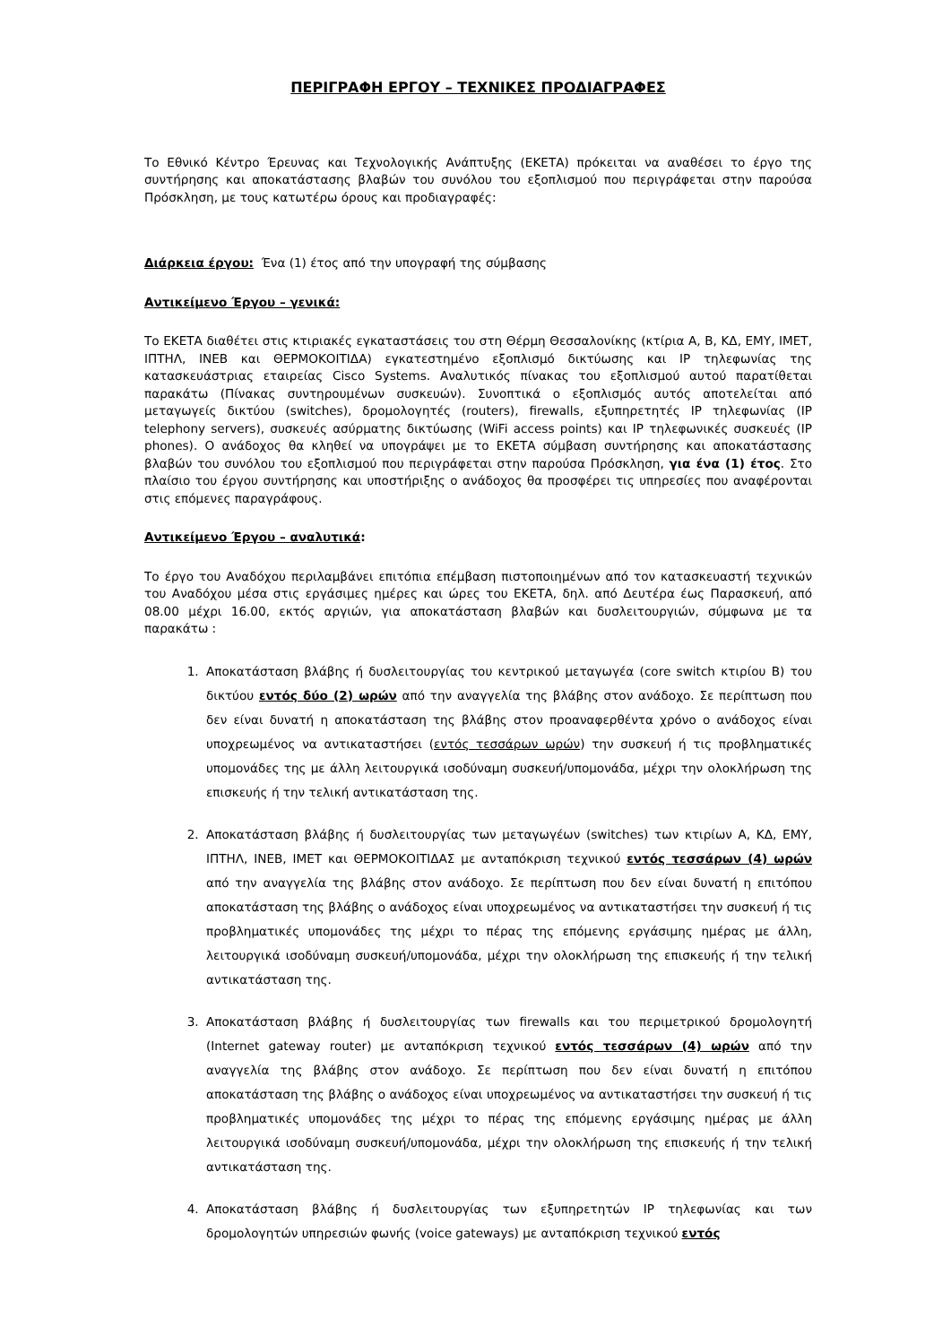ΠΕΡΙΓΡΑΦΗ ΕΡΓΟΥ – ΤΕΧΝΙΚΕΣ ΠΡΟΔΙΑΓΡΑΦΕΣ
Το Εθνικό Κέντρο Έρευνας και Τεχνολογικής Ανάπτυξης (ΕΚΕΤΑ) πρόκειται να αναθέσει το έργο της συντήρησης και αποκατάστασης βλαβών του συνόλου του εξοπλισμού που περιγράφεται στην παρούσα Πρόσκληση, με τους κατωτέρω όρους και προδιαγραφές:
Διάρκεια έργου: Ένα (1) έτος από την υπογραφή της σύμβασης
Αντικείμενο Έργου – γενικά:
Το ΕΚΕΤΑ διαθέτει στις κτιριακές εγκαταστάσεις του στη Θέρμη Θεσσαλονίκης (κτίρια Α, Β, ΚΔ, ΕΜΥ, ΙΜΕΤ, ΙΠΤΗΛ, ΙΝΕΒ και ΘΕΡΜΟΚΟΙΤΙΔΑ) εγκατεστημένο εξοπλισμό δικτύωσης και IP τηλεφωνίας της κατασκευάστριας εταιρείας Cisco Systems. Αναλυτικός πίνακας του εξοπλισμού αυτού παρατίθεται παρακάτω (Πίνακας συντηρουμένων συσκευών). Συνοπτικά ο εξοπλισμός αυτός αποτελείται από μεταγωγείς δικτύου (switches), δρομολογητές (routers), firewalls, εξυπηρετητές IP τηλεφωνίας (IP telephony servers), συσκευές ασύρματης δικτύωσης (WiFi access points) και IP τηλεφωνικές συσκευές (IP phones). Ο ανάδοχος θα κληθεί να υπογράψει με το ΕΚΕΤΑ σύμβαση συντήρησης και αποκατάστασης βλαβών του συνόλου του εξοπλισμού που περιγράφεται στην παρούσα Πρόσκληση, για ένα (1) έτος. Στο πλαίσιο του έργου συντήρησης και υποστήριξης ο ανάδοχος θα προσφέρει τις υπηρεσίες που αναφέρονται στις επόμενες παραγράφους.
Αντικείμενο Έργου – αναλυτικά:
Το έργο του Αναδόχου περιλαμβάνει επιτόπια επέμβαση πιστοποιημένων από τον κατασκευαστή τεχνικών του Αναδόχου μέσα στις εργάσιμες ημέρες και ώρες του ΕΚΕΤΑ, δηλ. από Δευτέρα έως Παρασκευή, από 08.00 μέχρι 16.00, εκτός αργιών, για αποκατάσταση βλαβών και δυσλειτουργιών, σύμφωνα με τα παρακάτω :
1. Αποκατάσταση βλάβης ή δυσλειτουργίας του κεντρικού μεταγωγέα (core switch κτιρίου Β) του δικτύου εντός δύο (2) ωρών από την αναγγελία της βλάβης στον ανάδοχο. Σε περίπτωση που δεν είναι δυνατή η αποκατάσταση της βλάβης στον προαναφερθέντα χρόνο ο ανάδοχος είναι υποχρεωμένος να αντικαταστήσει (εντός τεσσάρων ωρών) την συσκευή ή τις προβληματικές υπομονάδες της με άλλη λειτουργικά ισοδύναμη συσκευή/υπομονάδα, μέχρι την ολοκλήρωση της επισκευής ή την τελική αντικατάσταση της.
2. Αποκατάσταση βλάβης ή δυσλειτουργίας των μεταγωγέων (switches) των κτιρίων Α, ΚΔ, ΕΜΥ, ΙΠΤΗΛ, ΙΝΕΒ, ΙΜΕΤ και ΘΕΡΜΟΚΟΙΤΙΔΑΣ με ανταπόκριση τεχνικού εντός τεσσάρων (4) ωρών από την αναγγελία της βλάβης στον ανάδοχο. Σε περίπτωση που δεν είναι δυνατή η επιτόπου αποκατάσταση της βλάβης ο ανάδοχος είναι υποχρεωμένος να αντικαταστήσει την συσκευή ή τις προβληματικές υπομονάδες της μέχρι το πέρας της επόμενης εργάσιμης ημέρας με άλλη, λειτουργικά ισοδύναμη συσκευή/υπομονάδα, μέχρι την ολοκλήρωση της επισκευής ή την τελική αντικατάσταση της.
3. Αποκατάσταση βλάβης ή δυσλειτουργίας των firewalls και του περιμετρικού δρομολογητή (Internet gateway router) με ανταπόκριση τεχνικού εντός τεσσάρων (4) ωρών από την αναγγελία της βλάβης στον ανάδοχο. Σε περίπτωση που δεν είναι δυνατή η επιτόπου αποκατάσταση της βλάβης ο ανάδοχος είναι υποχρεωμένος να αντικαταστήσει την συσκευή ή τις προβληματικές υπομονάδες της μέχρι το πέρας της επόμενης εργάσιμης ημέρας με άλλη λειτουργικά ισοδύναμη συσκευή/υπομονάδα, μέχρι την ολοκλήρωση της επισκευής ή την τελική αντικατάσταση της.
4. Αποκατάσταση βλάβης ή δυσλειτουργίας των εξυπηρετητών IP τηλεφωνίας και των δρομολογητών υπηρεσιών φωνής (voice gateways) με ανταπόκριση τεχνικού εντός